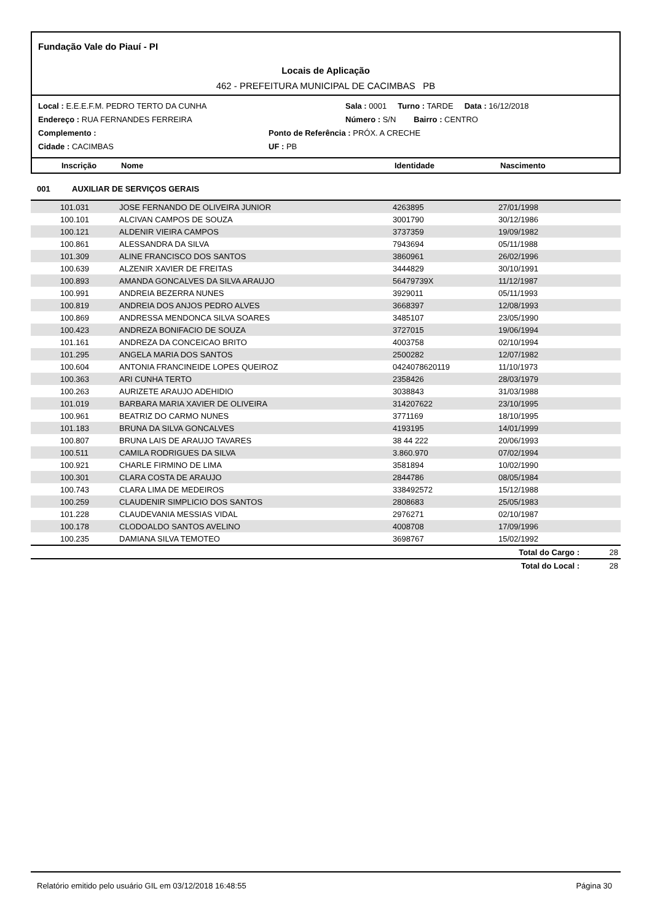Fundação Vale do Piauí - PI
Locais de Aplicação
462 - PREFEITURA MUNICIPAL DE CACIMBAS PB
Local : E.E.E.F.M. PEDRO TERTO DA CUNHA Sala : 0001 Turno : TARDE Data : 16/12/2018
Endereço : RUA FERNANDES FERREIRA Número : S/N Bairro : CENTRO
Complemento : Ponto de Referência : PRÓX. A CRECHE
Cidade : CACIMBAS UF : PB
Inscrição Nome Identidade Nascimento
001 AUXILIAR DE SERVIÇOS GERAIS
| 101.031 | JOSE FERNANDO DE OLIVEIRA JUNIOR | 4263895 | 27/01/1998 | |
| 100.101 | ALCIVAN CAMPOS DE SOUZA | 3001790 | 30/12/1986 | |
| 100.121 | ALDENIR VIEIRA CAMPOS | 3737359 | 19/09/1982 | |
| 100.861 | ALESSANDRA DA SILVA | 7943694 | 05/11/1988 | |
| 101.309 | ALINE FRANCISCO DOS SANTOS | 3860961 | 26/02/1996 | |
| 100.639 | ALZENIR XAVIER DE FREITAS | 3444829 | 30/10/1991 | |
| 100.893 | AMANDA GONCALVES DA SILVA ARAUJO | 56479739X | 11/12/1987 | |
| 100.991 | ANDREIA BEZERRA NUNES | 3929011 | 05/11/1993 | |
| 100.819 | ANDREIA DOS ANJOS PEDRO ALVES | 3668397 | 12/08/1993 | |
| 100.869 | ANDRESSA MENDONCA SILVA SOARES | 3485107 | 23/05/1990 | |
| 100.423 | ANDREZA BONIFACIO DE SOUZA | 3727015 | 19/06/1994 | |
| 101.161 | ANDREZA DA CONCEICAO BRITO | 4003758 | 02/10/1994 | |
| 101.295 | ANGELA MARIA DOS SANTOS | 2500282 | 12/07/1982 | |
| 100.604 | ANTONIA FRANCINEIDE LOPES QUEIROZ | 0424078620119 | 11/10/1973 | |
| 100.363 | ARI CUNHA TERTO | 2358426 | 28/03/1979 | |
| 100.263 | AURIZETE ARAUJO ADEHIDIO | 3038843 | 31/03/1988 | |
| 101.019 | BARBARA MARIA XAVIER DE OLIVEIRA | 314207622 | 23/10/1995 | |
| 100.961 | BEATRIZ DO CARMO NUNES | 3771169 | 18/10/1995 | |
| 101.183 | BRUNA DA SILVA GONCALVES | 4193195 | 14/01/1999 | |
| 100.807 | BRUNA LAIS DE ARAUJO TAVARES | 38 44 222 | 20/06/1993 | |
| 100.511 | CAMILA RODRIGUES DA SILVA | 3.860.970 | 07/02/1994 | |
| 100.921 | CHARLE FIRMINO DE LIMA | 3581894 | 10/02/1990 | |
| 100.301 | CLARA COSTA DE ARAUJO | 2844786 | 08/05/1984 | |
| 100.743 | CLARA LIMA DE MEDEIROS | 338492572 | 15/12/1988 | |
| 100.259 | CLAUDENIR SIMPLICIO DOS SANTOS | 2808683 | 25/05/1983 | |
| 101.228 | CLAUDEVANIA MESSIAS VIDAL | 2976271 | 02/10/1987 | |
| 100.178 | CLODOALDO SANTOS AVELINO | 4008708 | 17/09/1996 | |
| 100.235 | DAMIANA SILVA TEMOTEO | 3698767 | 15/02/1992 | |
| | | | Total do Cargo : | 28 |
| | | | Total do Local : | 28 |
Relatório emitido pelo usuário GIL em 03/12/2018 16:48:55 Página 30